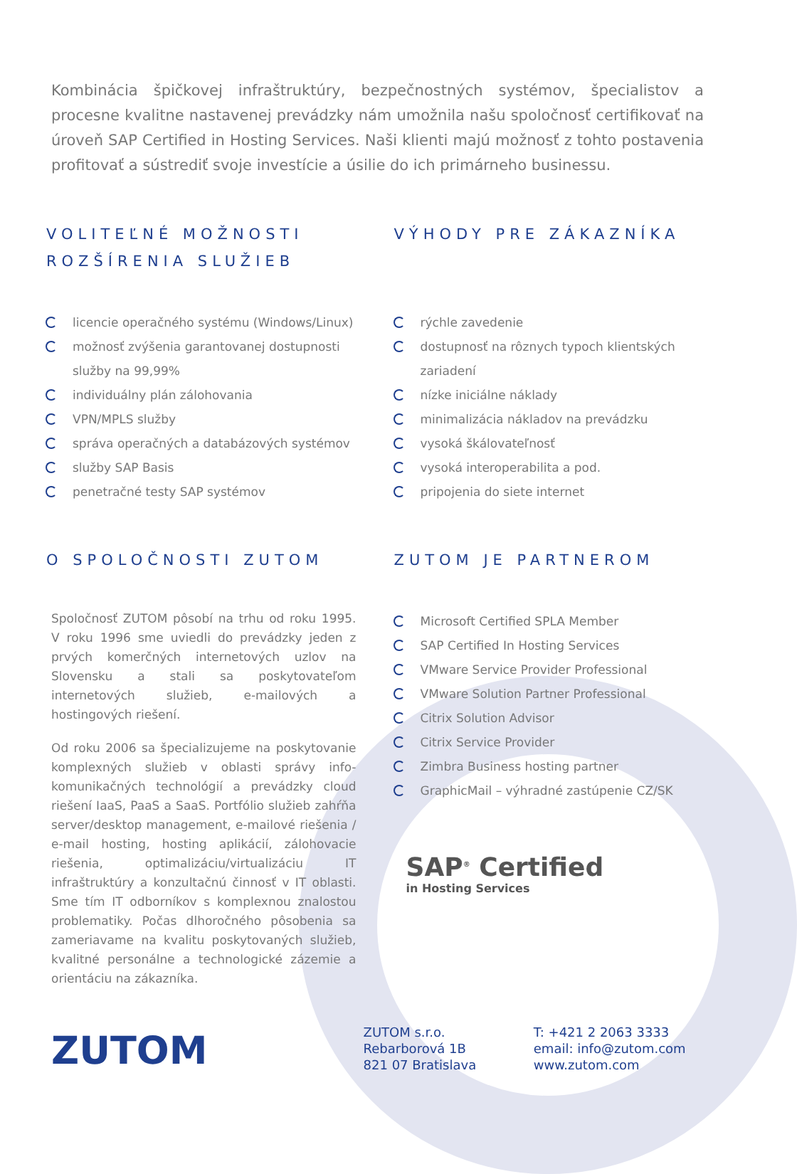Kombinácia špičkovej infraštruktúry, bezpečnostných systémov, špecialistov a procesne kvalitne nastavenej prevádzky nám umožnila našu spoločnosť certifikovať na úroveň SAP Certified in Hosting Services. Naši klienti majú možnosť z tohto postavenia profitovať a sústrediť svoje investície a úsilie do ich primárneho businessu.
VOLITEĽNÉ MOŽNOSTI ROZŠÍRENIA SLUŽIEB
licencie operačného systému (Windows/Linux)
možnosť zvýšenia garantovanej dostupnosti služby na 99,99%
individuálny plán zálohovania
VPN/MPLS služby
správa operačných a databázových systémov
služby SAP Basis
penetračné testy SAP systémov
VÝHODY PRE ZÁKAZNÍKA
rýchle zavedenie
dostupnosť na rôznych typoch klientských zariadení
nízke iniciálne náklady
minimalizácia nákladov na prevádzku
vysoká škálovateľnosť
vysoká interoperabilita a pod.
pripojenia do siete internet
O SPOLOČNOSTI ZUTOM
Spoločnosť ZUTOM pôsobí na trhu od roku 1995. V roku 1996 sme uviedli do prevádzky jeden z prvých komerčných internetových uzlov na Slovensku a stali sa poskytovateľom internetových služieb, e-mailových a hostingových riešení.
Od roku 2006 sa špecializujeme na poskytovanie komplexných služieb v oblasti správy info-komunikačných technológií a prevádzky cloud riešení IaaS, PaaS a SaaS. Portfólio služieb zahŕňa server/desktop management, e-mailové riešenia / e-mail hosting, hosting aplikácií, zálohovacie riešenia, optimalizáciu/virtualizáciu IT infraštruktúry a konzultačnú činnosť v IT oblasti. Sme tím IT odborníkov s komplexnou znalostou problematiky. Počas dlhoročného pôsobenia sa zameriavame na kvalitu poskytovaných služieb, kvalitné personálne a technologické zázemie a orientáciu na zákazníka.
ZUTOM JE PARTNEROM
Microsoft Certified SPLA Member
SAP Certified In Hosting Services
VMware Service Provider Professional
VMware Solution Partner Professional
Citrix Solution Advisor
Citrix Service Provider
Zimbra Business hosting partner
GraphicMail – výhradné zastúpenie CZ/SK
SAP<sup>®</sup> Certified
in Hosting Services
ZUTOM
ZUTOM s.r.o.
Rebarborová 1B
821 07 Bratislava
T: +421 2 2063 3333
email: info@zutom.com
www.zutom.com